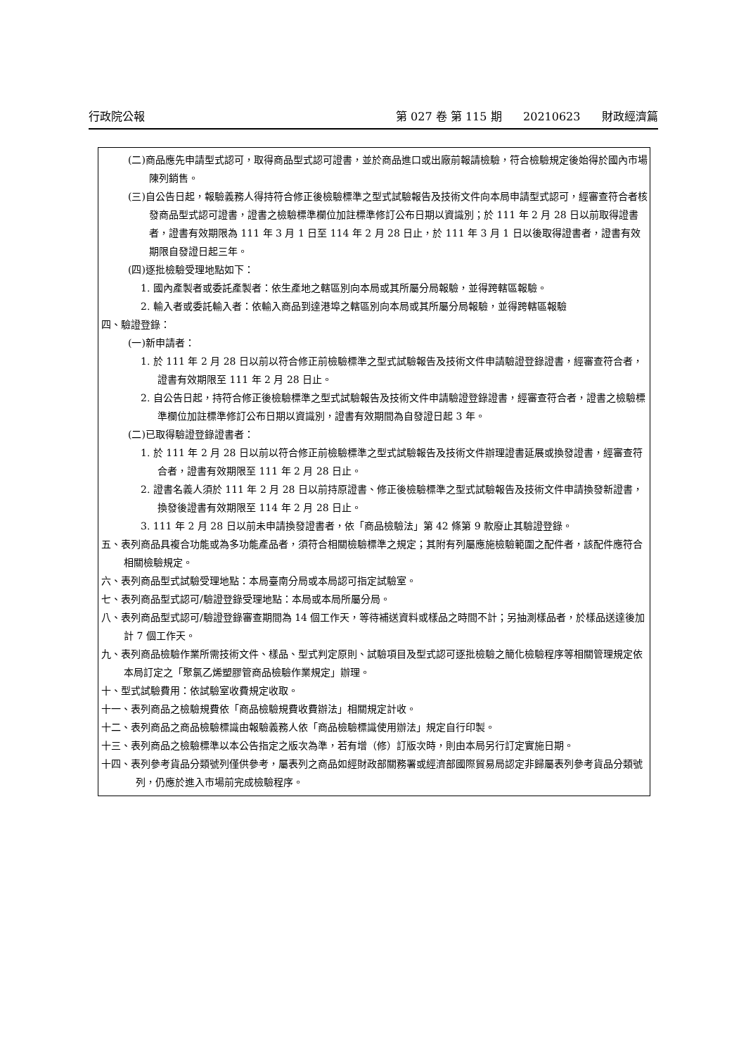行政院公報 第 027 卷 第 115 期 20210623 財政經濟篇
(二)商品應先申請型式認可，取得商品型式認可證書，並於商品進口或出廠前報請檢驗，符合檢驗規定後始得於國內市場陳列銷售。
(三)自公告日起，報驗義務人得持符合修正後檢驗標準之型式試驗報告及技術文件向本局申請型式認可，經審查符合者核發商品型式認可證書，證書之檢驗標準欄位加註標準修訂公布日期以資識別；於 111 年 2 月 28 日以前取得證書者，證書有效期限為 111 年 3 月 1 日至 114 年 2 月 28 日止，於 111 年 3 月 1 日以後取得證書者，證書有效期限自發證日起三年。
(四)逐批檢驗受理地點如下：
1. 國內產製者或委託產製者：依生產地之轄區別向本局或其所屬分局報驗，並得跨轄區報驗。
2. 輸入者或委託輸入者：依輸入商品到達港埠之轄區別向本局或其所屬分局報驗，並得跨轄區報驗
四、驗證登錄：
(一)新申請者：
1. 於 111 年 2 月 28 日以前以符合修正前檢驗標準之型式試驗報告及技術文件申請驗證登錄證書，經審查符合者，證書有效期限至 111 年 2 月 28 日止。
2. 自公告日起，持符合修正後檢驗標準之型式試驗報告及技術文件申請驗證登錄證書，經審查符合者，證書之檢驗標準欄位加註標準修訂公布日期以資識別，證書有效期間為自發證日起 3 年。
(二)已取得驗證登錄證書者：
1. 於 111 年 2 月 28 日以前以符合修正前檢驗標準之型式試驗報告及技術文件辦理證書延展或換發證書，經審查符合者，證書有效期限至 111 年 2 月 28 日止。
2. 證書名義人須於 111 年 2 月 28 日以前持原證書、修正後檢驗標準之型式試驗報告及技術文件申請換發新證書，換發後證書有效期限至 114 年 2 月 28 日止。
3. 111 年 2 月 28 日以前未申請換發證書者，依「商品檢驗法」第 42 條第 9 款廢止其驗證登錄。
五、表列商品具複合功能或為多功能產品者，須符合相關檢驗標準之規定；其附有列屬應施檢驗範圍之配件者，該配件應符合相關檢驗規定。
六、表列商品型式試驗受理地點：本局臺南分局或本局認可指定試驗室。
七、表列商品型式認可/驗證登錄受理地點：本局或本局所屬分局。
八、表列商品型式認可/驗證登錄審查期間為 14 個工作天，等待補送資料或樣品之時間不計；另抽測樣品者，於樣品送達後加計 7 個工作天。
九、表列商品檢驗作業所需技術文件、樣品、型式判定原則、試驗項目及型式認可逐批檢驗之簡化檢驗程序等相關管理規定依本局訂定之「聚氯乙烯塑膠管商品檢驗作業規定」辦理。
十、型式試驗費用：依試驗室收費規定收取。
十一、表列商品之檢驗規費依「商品檢驗規費收費辦法」相關規定計收。
十二、表列商品之商品檢驗標識由報驗義務人依「商品檢驗標識使用辦法」規定自行印製。
十三、表列商品之檢驗標準以本公告指定之版次為準，若有增（修）訂版次時，則由本局另行訂定實施日期。
十四、表列參考貨品分類號列僅供參考，屬表列之商品如經財政部關務署或經濟部國際貿易局認定非歸屬表列參考貨品分類號列，仍應於進入市場前完成檢驗程序。